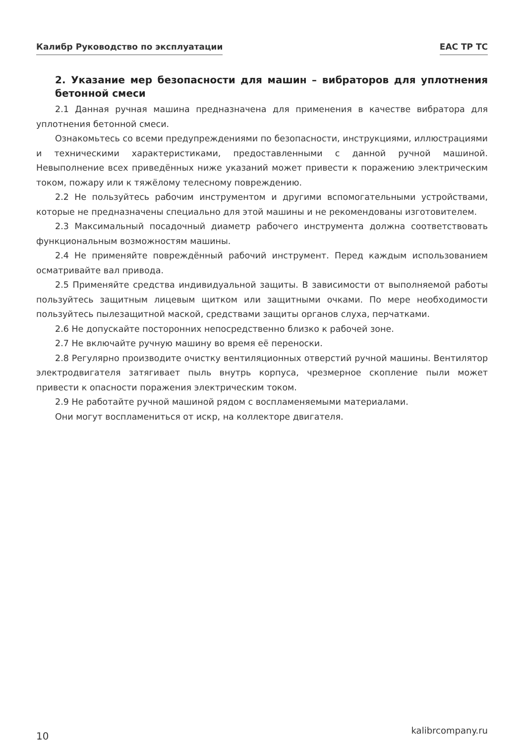Калибр Руководство по эксплуатации EAC TP TC
2. Указание мер безопасности для машин – вибраторов для уплотнения бетонной смеси
2.1 Данная ручная машина предназначена для применения в качестве вибратора для уплотнения бетонной смеси.
Ознакомьтесь со всеми предупреждениями по безопасности, инструкциями, иллюстрациями и техническими характеристиками, предоставленными с данной ручной машиной. Невыполнение всех приведённых ниже указаний может привести к поражению электрическим током, пожару или к тяжёлому телесному повреждению.
2.2 Не пользуйтесь рабочим инструментом и другими вспомогательными устройствами, которые не предназначены специально для этой машины и не рекомендованы изготовителем.
2.3 Максимальный посадочный диаметр рабочего инструмента должна соответствовать функциональным возможностям машины.
2.4 Не применяйте повреждённый рабочий инструмент. Перед каждым использованием осматривайте вал привода.
2.5 Применяйте средства индивидуальной защиты. В зависимости от выполняемой работы пользуйтесь защитным лицевым щитком или защитными очками. По мере необходимости пользуйтесь пылезащитной маской, средствами защиты органов слуха, перчатками.
2.6 Не допускайте посторонних непосредственно близко к рабочей зоне.
2.7 Не включайте ручную машину во время её переноски.
2.8 Регулярно производите очистку вентиляционных отверстий ручной машины. Вентилятор электродвигателя затягивает пыль внутрь корпуса, чрезмерное скопление пыли может привести к опасности поражения электрическим током.
2.9 Не работайте ручной машиной рядом с воспламеняемыми материалами.
Они могут воспламениться от искр, на коллекторе двигателя.
10 kalibrcompany.ru